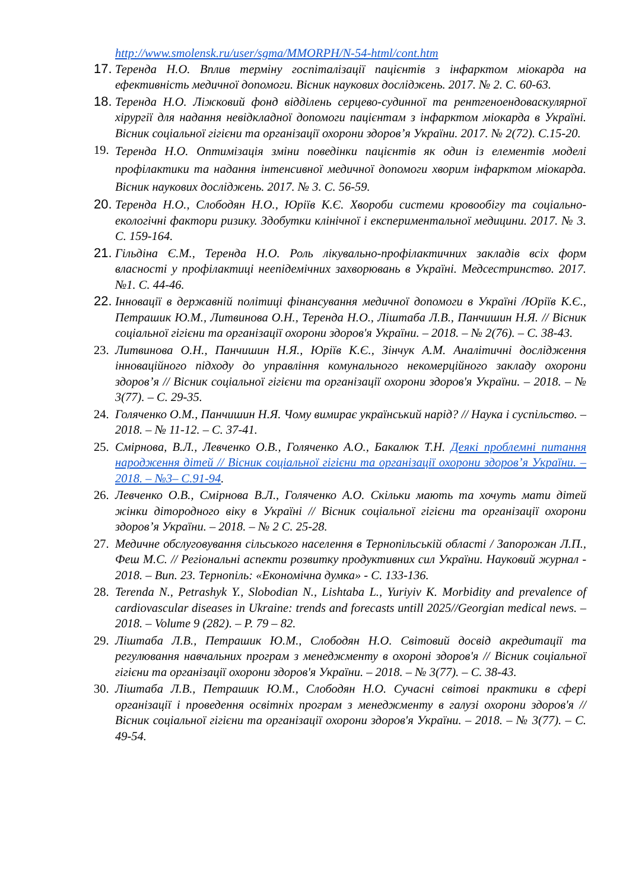http://www.smolensk.ru/user/sgma/MMORPH/N-54-html/cont.htm
17. Теренда Н.О. Вплив терміну госпіталізації пацієнтів з інфарктом міокарда на ефективність медичної допомоги. Вісник наукових досліджень. 2017. № 2. С. 60-63.
18. Теренда Н.О. Ліжковий фонд відділень серцево-судинної та рентгеноендоваскулярної хірургії для надання невідкладної допомоги пацієнтам з інфарктом міокарда в Україні. Вісник соціальної гігієни та організації охорони здоров’я України. 2017. № 2(72). С.15-20.
19. Теренда Н.О. Оптимізація зміни поведінки пацієнтів як один із елементів моделі профілактики та надання інтенсивної медичної допомоги хворим інфарктом міокарда. Вісник наукових досліджень. 2017. № 3. С. 56-59.
20. Теренда Н.О., Слободян Н.О., Юріїв К.Є. Хвороби системи кровообігу та соціально-екологічні фактори ризику. Здобутки клінічної і експериментальної медицини. 2017. № 3. С. 159-164.
21. Гільдіна Є.М., Теренда Н.О. Роль лікувально-профілактичних закладів всіх форм власності у профілактиці неепідемічних захворювань в Україні. Медсестринство. 2017. №1. С. 44-46.
22. Інновації в державній політиці фінансування медичної допомоги в Україні /Юріїв К.Є., Петрашик Ю.М., Литвинова О.Н., Теренда Н.О., Ліштаба Л.В., Панчишин Н.Я. // Вісник соціальної гігієни та організації охорони здоров'я України. – 2018. – № 2(76). – С. 38-43.
23. Литвинова О.Н., Панчишин Н.Я., Юріїв К.Є., Зінчук А.М. Аналітичні дослідження інноваційного підходу до управління комунального некомерційного закладу охорони здоров’я // Вісник соціальної гігієни та організації охорони здоров'я України. – 2018. – № 3(77). – С. 29-35.
24. Голяченко О.М., Панчишин Н.Я. Чому вимирає український нарід? // Наука і суспільство. – 2018. – № 11-12. – С. 37-41.
25. Смірнова, В.Л., Левченко О.В., Голяченко А.О., Бакалюк Т.Н. Деякі проблемні питання народження дітей // Вісник соціальної гігієни та організації охорони здоров’я України. – 2018. – №3– С.91-94.
26. Левченко О.В., Смірнова В.Л., Голяченко А.О. Скільки мають та хочуть мати дітей жінки дітородного віку в Україні // Вісник соціальної гігієни та організації охорони здоров’я України. – 2018. – № 2 С. 25-28.
27. Медичне обслуговування сільського населення в Тернопільській області / Запорожан Л.П., Феш М.С. // Регіональні аспекти розвитку продуктивних сил України. Науковий журнал - 2018. – Вип. 23. Тернопіль: «Економічна думка» - С. 133-136.
28. Terenda N., Petrashyk Y., Slobodian N., Lishtaba L., Yuriyiv K. Morbidity and prevalence of cardiovascular diseases in Ukraine: trends and forecasts untill 2025//Georgian medical news. – 2018. – Volume 9 (282). – P. 79 – 82.
29. Ліштаба Л.В., Петрашик Ю.М., Слободян Н.О. Світовий досвід акредитації та регулювання навчальних програм з менеджменту в охороні здоров'я // Вісник соціальної гігієни та організації охорони здоров'я України. – 2018. – № 3(77). – С. 38-43.
30. Ліштаба Л.В., Петрашик Ю.М., Слободян Н.О. Сучасні світові практики в сфері організації і проведення освітніх програм з менеджменту в галузі охорони здоров'я // Вісник соціальної гігієни та організації охорони здоров'я України. – 2018. – № 3(77). – С. 49-54.